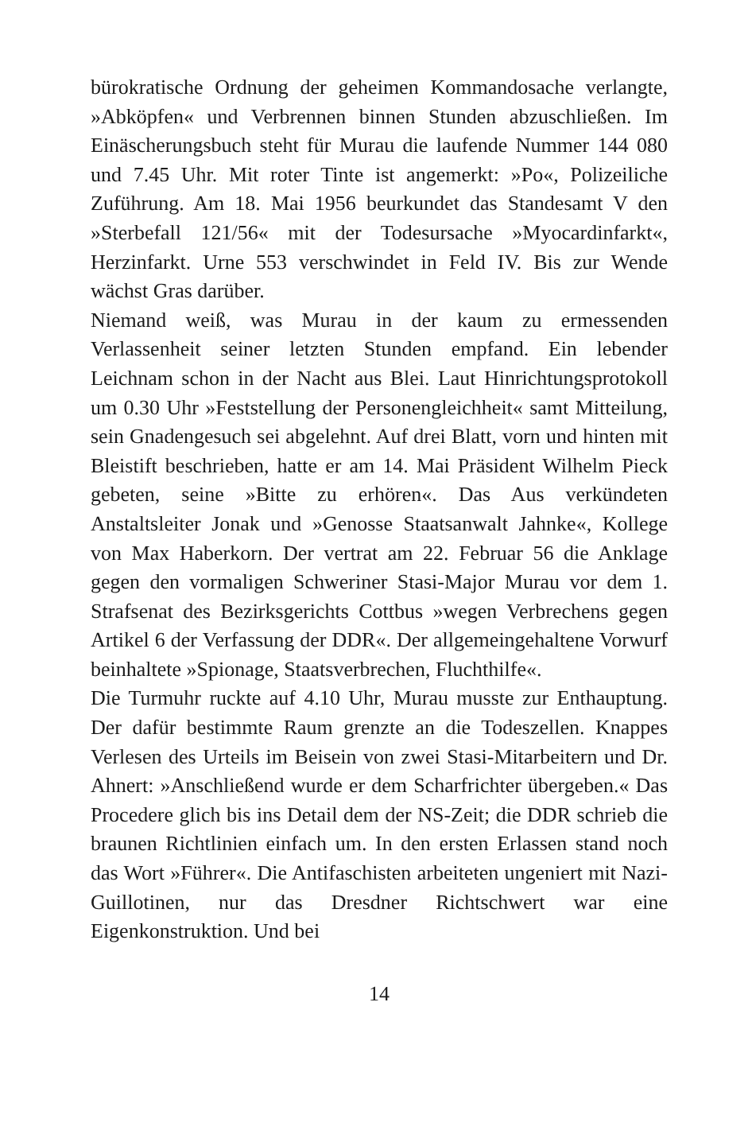bürokratische Ordnung der geheimen Kommandosache verlangte, »Abköpfen« und Verbrennen binnen Stunden abzuschließen. Im Einäscherungsbuch steht für Murau die laufende Nummer 144 080 und 7.45 Uhr. Mit roter Tinte ist angemerkt: »Po«, Polizeiliche Zuführung. Am 18. Mai 1956 beurkundet das Standesamt V den »Sterbefall 121/56« mit der Todesursache »Myocardinfarkt«, Herzinfarkt. Urne 553 verschwindet in Feld IV. Bis zur Wende wächst Gras darüber.
Niemand weiß, was Murau in der kaum zu ermessenden Verlassenheit seiner letzten Stunden empfand. Ein lebender Leichnam schon in der Nacht aus Blei. Laut Hinrichtungsprotokoll um 0.30 Uhr »Feststellung der Personengleichheit« samt Mitteilung, sein Gnadengesuch sei abgelehnt. Auf drei Blatt, vorn und hinten mit Bleistift beschrieben, hatte er am 14. Mai Präsident Wilhelm Pieck gebeten, seine »Bitte zu erhören«. Das Aus verkündeten Anstaltsleiter Jonak und »Genosse Staatsanwalt Jahnke«, Kollege von Max Haberkorn. Der vertrat am 22. Februar 56 die Anklage gegen den vormaligen Schweriner Stasi-Major Murau vor dem 1. Strafsenat des Bezirksgerichts Cottbus »wegen Verbrechens gegen Artikel 6 der Verfassung der DDR«. Der allgemeingehaltene Vorwurf beinhaltete »Spionage, Staatsverbrechen, Fluchthilfe«.
Die Turmuhr ruckte auf 4.10 Uhr, Murau musste zur Enthauptung. Der dafür bestimmte Raum grenzte an die Todeszellen. Knappes Verlesen des Urteils im Beisein von zwei Stasi-Mitarbeitern und Dr. Ahnert: »Anschließend wurde er dem Scharfrichter übergeben.« Das Procedere glich bis ins Detail dem der NS-Zeit; die DDR schrieb die braunen Richtlinien einfach um. In den ersten Erlassen stand noch das Wort »Führer«. Die Antifaschisten arbeiteten ungeniert mit Nazi-Guillotinen, nur das Dresdner Richtschwert war eine Eigenkonstruktion. Und bei
14